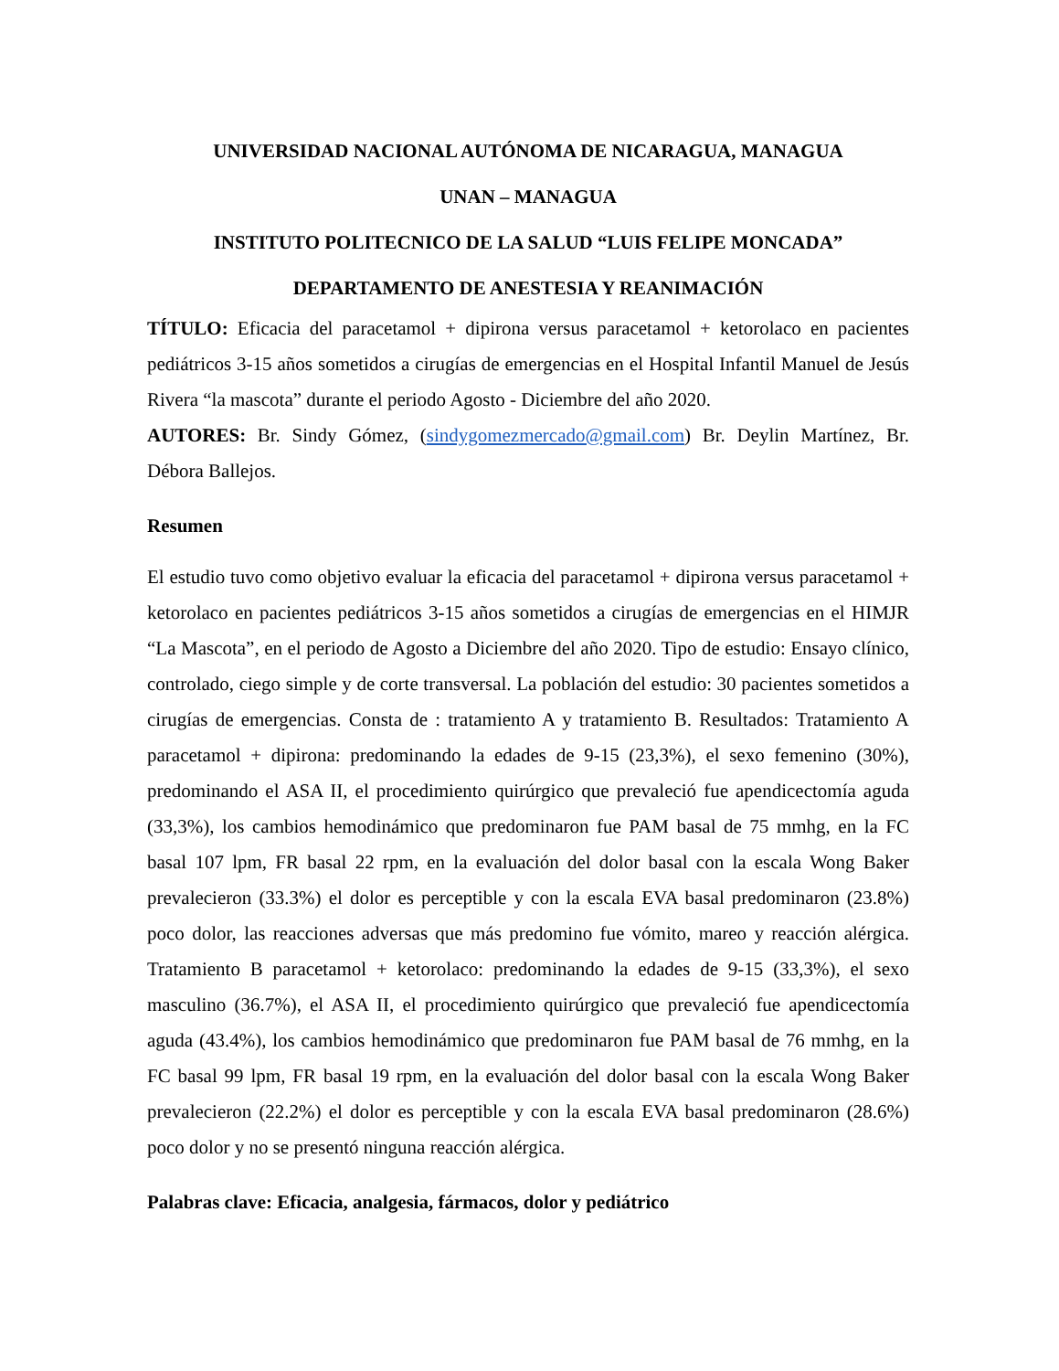UNIVERSIDAD NACIONAL AUTÓNOMA DE NICARAGUA, MANAGUA
UNAN – MANAGUA
INSTITUTO POLITECNICO DE LA SALUD “LUIS FELIPE MONCADA”
DEPARTAMENTO DE ANESTESIA Y REANIMACIÓN
TÍTULO: Eficacia del paracetamol + dipirona versus paracetamol + ketorolaco en pacientes pediátricos 3-15 años sometidos a cirugías de emergencias en el Hospital Infantil Manuel de Jesús Rivera “la mascota” durante el periodo Agosto - Diciembre del año 2020.
AUTORES: Br. Sindy Gómez, (sindygomezmercado@gmail.com) Br. Deylin Martínez, Br. Débora Ballejos.
Resumen
El estudio tuvo como objetivo evaluar la eficacia del paracetamol + dipirona versus paracetamol + ketorolaco en pacientes pediátricos 3-15 años sometidos a cirugías de emergencias en el HIMJR “La Mascota”, en el periodo de Agosto a Diciembre del año 2020. Tipo de estudio: Ensayo clínico, controlado, ciego simple y de corte transversal. La población del estudio: 30 pacientes sometidos a cirugías de emergencias. Consta de : tratamiento A y tratamiento B. Resultados: Tratamiento A paracetamol + dipirona: predominando la edades de 9-15 (23,3%), el sexo femenino (30%), predominando el ASA II, el procedimiento quirúrgico que prevaleció fue apendicectomía aguda (33,3%), los cambios hemodinámico que predominaron fue PAM basal de 75 mmhg, en la FC basal 107 lpm, FR basal 22 rpm, en la evaluación del dolor basal con la escala Wong Baker prevalecieron (33.3%) el dolor es perceptible y con la escala EVA basal predominaron (23.8%) poco dolor, las reacciones adversas que más predomino fue vómito, mareo y reacción alérgica. Tratamiento B paracetamol + ketorolaco: predominando la edades de 9-15 (33,3%), el sexo masculino (36.7%), el ASA II, el procedimiento quirúrgico que prevaleció fue apendicectomía aguda (43.4%), los cambios hemodinámico que predominaron fue PAM basal de 76 mmhg, en la FC basal 99 lpm, FR basal 19 rpm, en la evaluación del dolor basal con la escala Wong Baker prevalecieron (22.2%) el dolor es perceptible y con la escala EVA basal predominaron (28.6%) poco dolor y no se presentó ninguna reacción alérgica.
Palabras clave: Eficacia, analgesia, fármacos, dolor y pediátrico